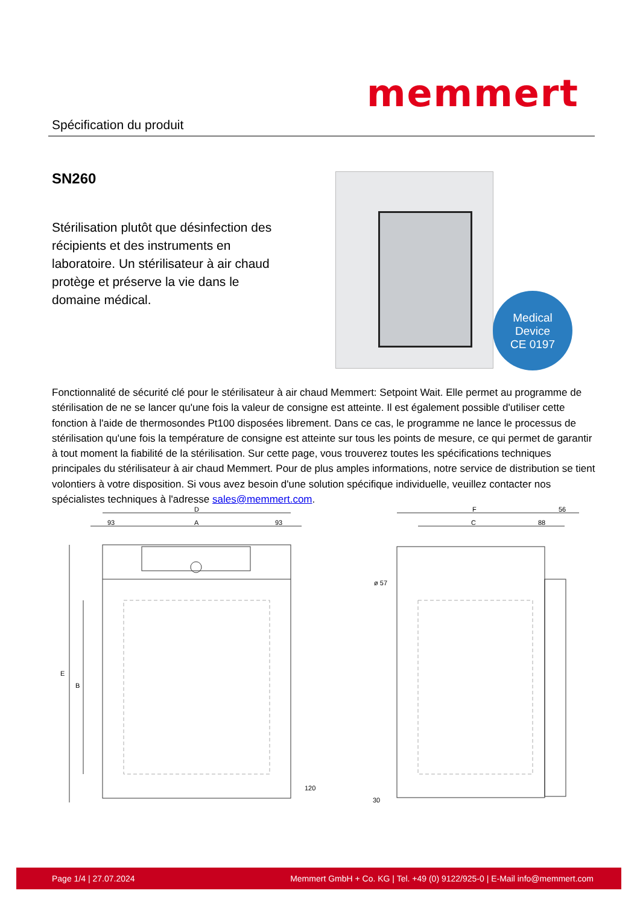memmert
Spécification du produit
SN260
Stérilisation plutôt que désinfection des récipients et des instruments en laboratoire. Un stérilisateur à air chaud protège et préserve la vie dans le domaine médical.
Medical
Device
CE 0197
Fonctionnalité de sécurité clé pour le stérilisateur à air chaud Memmert: Setpoint Wait. Elle permet au programme de stérilisation de ne se lancer qu'une fois la valeur de consigne est atteinte. Il est également possible d'utiliser cette fonction à l'aide de thermosondes Pt100 disposées librement. Dans ce cas, le programme ne lance le processus de stérilisation qu'une fois la température de consigne est atteinte sur tous les points de mesure, ce qui permet de garantir à tout moment la fiabilité de la stérilisation. Sur cette page, vous trouverez toutes les spécifications techniques principales du stérilisateur à air chaud Memmert. Pour de plus amples informations, notre service de distribution se tient volontiers à votre disposition. Si vous avez besoin d'une solution spécifique individuelle, veuillez contacter nos spécialistes techniques à l'adresse sales@memmert.com.
D
93
A
93
F
56
C
88
E
B
120
ø 57
30
Page 1/4 | 27.07.2024 Memmert GmbH + Co. KG | Tel. +49 (0) 9122/925-0 | E-Mail info@memmert.com